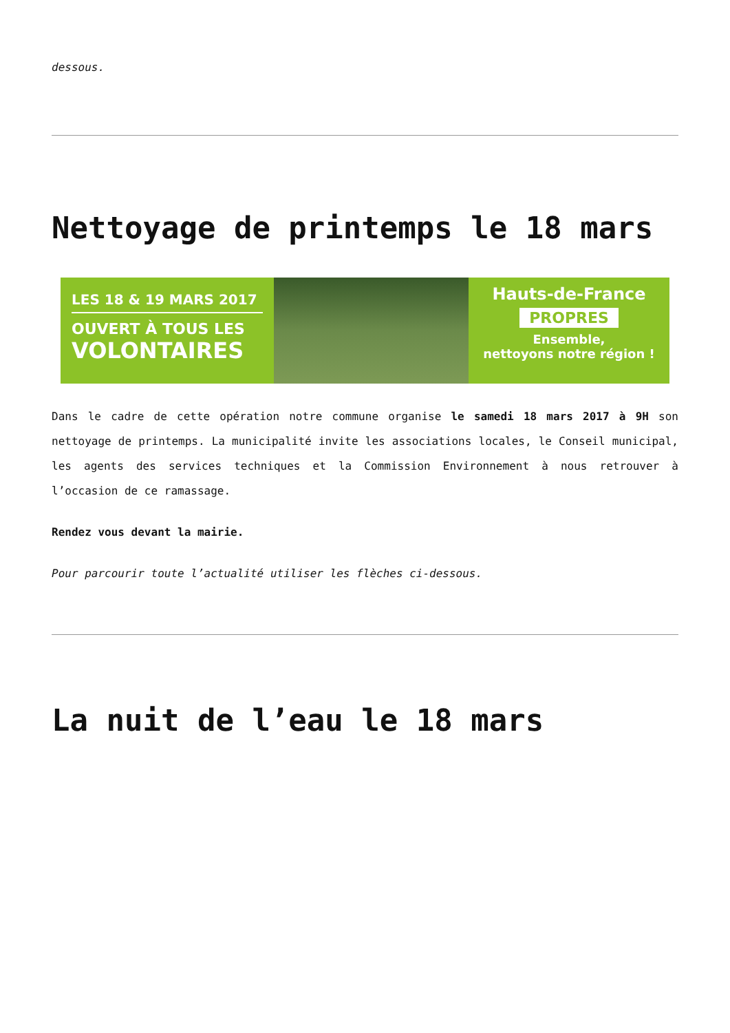dessous.
Nettoyage de printemps le 18 mars
LES 18 & 19 MARS 2017
OUVERT À TOUS LES
VOLONTAIRES
Hauts-de-France
PROPRES
Ensemble,
nettoyons notre région !
Dans le cadre de cette opération notre commune organise le samedi 18 mars 2017 à 9H son nettoyage de printemps. La municipalité invite les associations locales, le Conseil municipal, les agents des services techniques et la Commission Environnement à nous retrouver à l’occasion de ce ramassage.
Rendez vous devant la mairie.
Pour parcourir toute l’actualité utiliser les flèches ci-dessous.
La nuit de l’eau le 18 mars